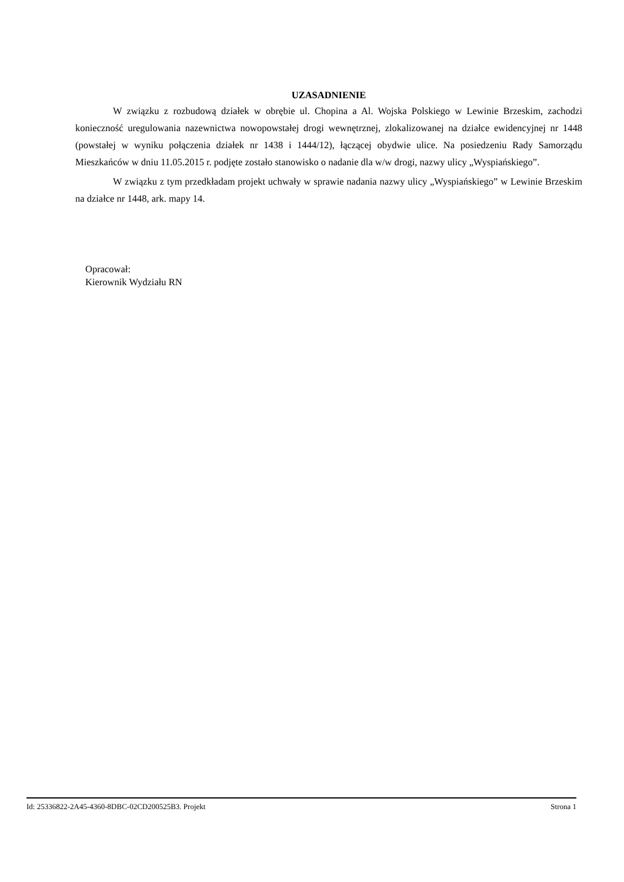UZASADNIENIE
W związku z rozbudową działek w obrębie ul. Chopina a Al. Wojska Polskiego w Lewinie Brzeskim, zachodzi konieczność uregulowania nazewnictwa nowopowstałej drogi wewnętrznej, zlokalizowanej na działce ewidencyjnej nr 1448 (powstałej w wyniku połączenia działek nr 1438 i 1444/12), łączącej obydwie ulice. Na posiedzeniu Rady Samorządu Mieszkańców w dniu 11.05.2015 r. podjęte zostało stanowisko o nadanie dla w/w drogi, nazwy ulicy „Wyspiańskiego”.
W związku z tym przedkładam projekt uchwały w sprawie nadania nazwy ulicy „Wyspiańskiego” w Lewinie Brzeskim na działce nr 1448, ark. mapy 14.
Opracował:
Kierownik Wydziału RN
Id: 25336822-2A45-4360-8DBC-02CD200525B3. Projekt Strona 1